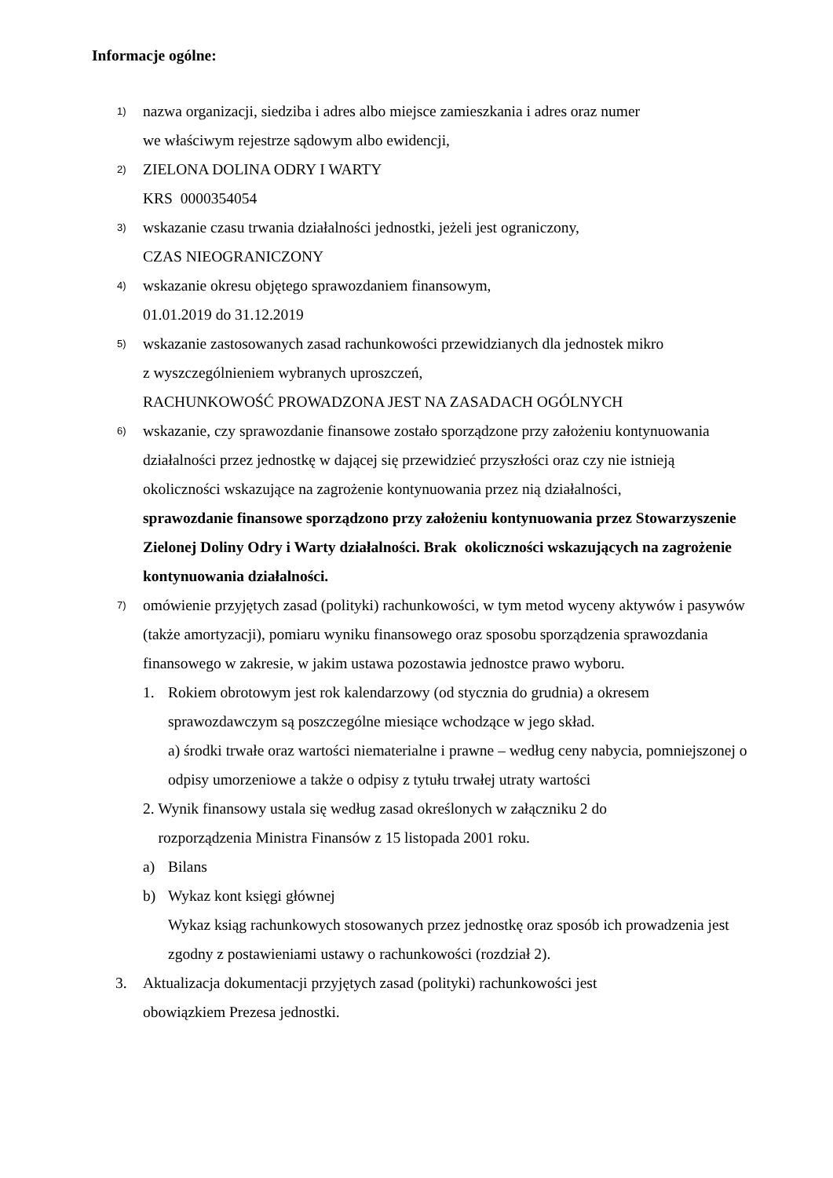Informacje ogólne:
1)
nazwa organizacji, siedziba i adres albo miejsce zamieszkania i adres oraz numer
we właściwym rejestrze sądowym albo ewidencji,
2)
ZIELONA DOLINA ODRY I WARTY
KRS 0000354054
3)
wskazanie czasu trwania działalności jednostki, jeżeli jest ograniczony,
CZAS NIEOGRANICZONY
4)
wskazanie okresu objętego sprawozdaniem finansowym,
01.01.2019 do 31.12.2019
5)
wskazanie zastosowanych zasad rachunkowości przewidzianych dla jednostek mikro
z wyszczególnieniem wybranych uproszczeń,
RACHUNKOWOŚĆ PROWADZONA JEST NA ZASADACH OGÓLNYCH
6)
wskazanie, czy sprawozdanie finansowe zostało sporządzone przy założeniu kontynuowania działalności przez jednostkę w dającej się przewidzieć przyszłości oraz czy nie istnieją okoliczności wskazujące na zagrożenie kontynuowania przez nią działalności,
sprawozdanie finansowe sporządzono przy założeniu kontynuowania przez Stowarzyszenie Zielonej Doliny Odry i Warty działalności. Brak okoliczności wskazujących na zagrożenie kontynuowania działalności.
7)
omówienie przyjętych zasad (polityki) rachunkowości, w tym metod wyceny aktywów i pasywów (także amortyzacji), pomiaru wyniku finansowego oraz sposobu sporządzenia sprawozdania finansowego w zakresie, w jakim ustawa pozostawia jednostce prawo wyboru.
1. Rokiem obrotowym jest rok kalendarzowy (od stycznia do grudnia) a okresem sprawozdawczym są poszczególne miesiące wchodzące w jego skład.
a) środki trwałe oraz wartości niematerialne i prawne – według ceny nabycia, pomniejszonej o odpisy umorzeniowe a także o odpisy z tytułu trwałej utraty wartości
2. Wynik finansowy ustala się według zasad określonych w załączniku 2 do
rozporządzenia Ministra Finansów z 15 listopada 2001 roku.
a) Bilans
b) Wykaz kont księgi głównej
Wykaz ksiąg rachunkowych stosowanych przez jednostkę oraz sposób ich prowadzenia jest zgodny z postawieniami ustawy o rachunkowości (rozdział 2).
3. Aktualizacja dokumentacji przyjętych zasad (polityki) rachunkowości jest
obowiązkiem Prezesa jednostki.